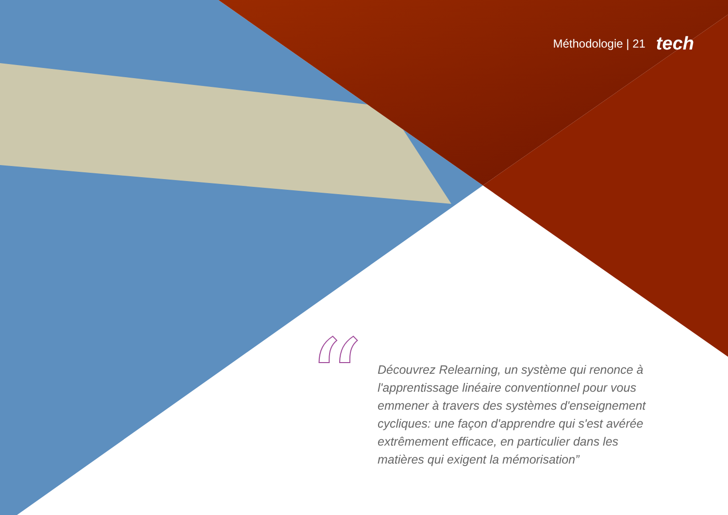Méthodologie | 21 tech
“
Découvrez Relearning, un système qui renonce à l'apprentissage linéaire conventionnel pour vous emmener à travers des systèmes d'enseignement cycliques: une façon d'apprendre qui s'est avérée extrêmement efficace, en particulier dans les matières qui exigent la mémorisation”